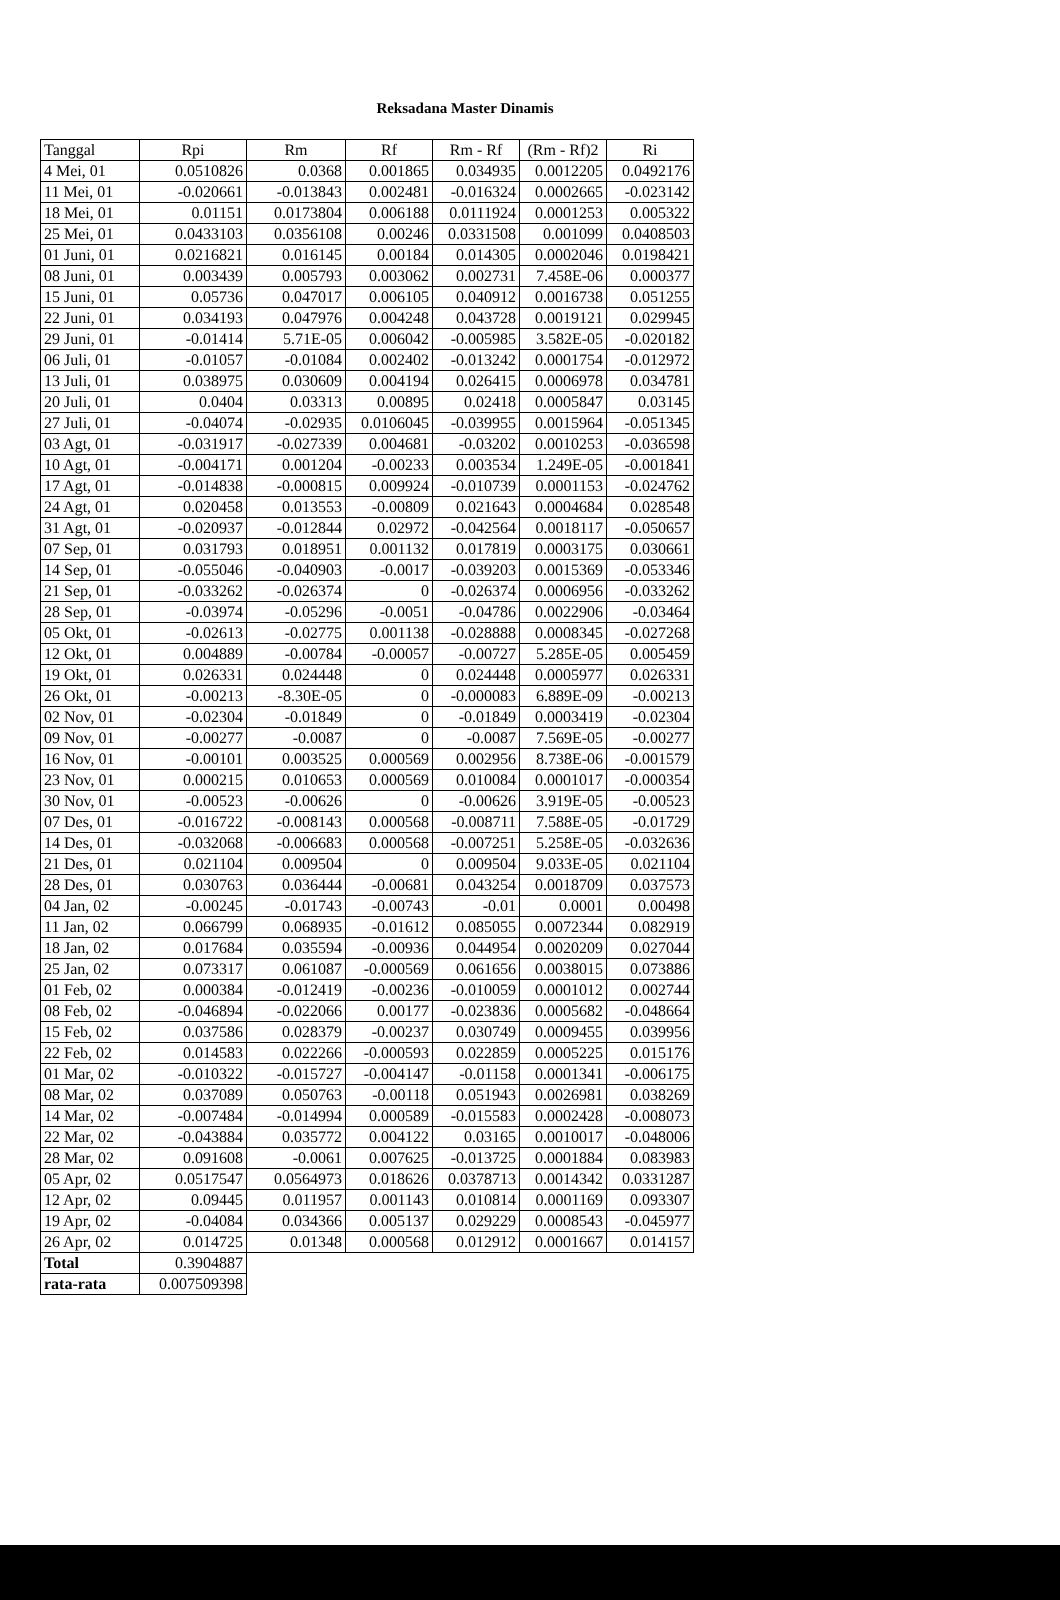Reksadana Master Dinamis
| Tanggal | Rpi | Rm | Rf | Rm - Rf | (Rm - Rf)2 | Ri |
| --- | --- | --- | --- | --- | --- | --- |
| 4 Mei, 01 | 0.0510826 | 0.0368 | 0.001865 | 0.034935 | 0.0012205 | 0.0492176 |
| 11 Mei, 01 | -0.020661 | -0.013843 | 0.002481 | -0.016324 | 0.0002665 | -0.023142 |
| 18 Mei, 01 | 0.01151 | 0.0173804 | 0.006188 | 0.0111924 | 0.0001253 | 0.005322 |
| 25 Mei, 01 | 0.0433103 | 0.0356108 | 0.00246 | 0.0331508 | 0.001099 | 0.0408503 |
| 01 Juni, 01 | 0.0216821 | 0.016145 | 0.00184 | 0.014305 | 0.0002046 | 0.0198421 |
| 08 Juni, 01 | 0.003439 | 0.005793 | 0.003062 | 0.002731 | 7.458E-06 | 0.000377 |
| 15 Juni, 01 | 0.05736 | 0.047017 | 0.006105 | 0.040912 | 0.0016738 | 0.051255 |
| 22 Juni, 01 | 0.034193 | 0.047976 | 0.004248 | 0.043728 | 0.0019121 | 0.029945 |
| 29 Juni, 01 | -0.01414 | 5.71E-05 | 0.006042 | -0.005985 | 3.582E-05 | -0.020182 |
| 06 Juli, 01 | -0.01057 | -0.01084 | 0.002402 | -0.013242 | 0.0001754 | -0.012972 |
| 13 Juli, 01 | 0.038975 | 0.030609 | 0.004194 | 0.026415 | 0.0006978 | 0.034781 |
| 20 Juli, 01 | 0.0404 | 0.03313 | 0.00895 | 0.02418 | 0.0005847 | 0.03145 |
| 27 Juli, 01 | -0.04074 | -0.02935 | 0.0106045 | -0.039955 | 0.0015964 | -0.051345 |
| 03 Agt, 01 | -0.031917 | -0.027339 | 0.004681 | -0.03202 | 0.0010253 | -0.036598 |
| 10 Agt, 01 | -0.004171 | 0.001204 | -0.00233 | 0.003534 | 1.249E-05 | -0.001841 |
| 17 Agt, 01 | -0.014838 | -0.000815 | 0.009924 | -0.010739 | 0.0001153 | -0.024762 |
| 24 Agt, 01 | 0.020458 | 0.013553 | -0.00809 | 0.021643 | 0.0004684 | 0.028548 |
| 31 Agt, 01 | -0.020937 | -0.012844 | 0.02972 | -0.042564 | 0.0018117 | -0.050657 |
| 07 Sep, 01 | 0.031793 | 0.018951 | 0.001132 | 0.017819 | 0.0003175 | 0.030661 |
| 14 Sep, 01 | -0.055046 | -0.040903 | -0.0017 | -0.039203 | 0.0015369 | -0.053346 |
| 21 Sep, 01 | -0.033262 | -0.026374 | 0 | -0.026374 | 0.0006956 | -0.033262 |
| 28 Sep, 01 | -0.03974 | -0.05296 | -0.0051 | -0.04786 | 0.0022906 | -0.03464 |
| 05 Okt, 01 | -0.02613 | -0.02775 | 0.001138 | -0.028888 | 0.0008345 | -0.027268 |
| 12 Okt, 01 | 0.004889 | -0.00784 | -0.00057 | -0.00727 | 5.285E-05 | 0.005459 |
| 19 Okt, 01 | 0.026331 | 0.024448 | 0 | 0.024448 | 0.0005977 | 0.026331 |
| 26 Okt, 01 | -0.00213 | -8.30E-05 | 0 | -0.000083 | 6.889E-09 | -0.00213 |
| 02 Nov, 01 | -0.02304 | -0.01849 | 0 | -0.01849 | 0.0003419 | -0.02304 |
| 09 Nov, 01 | -0.00277 | -0.0087 | 0 | -0.0087 | 7.569E-05 | -0.00277 |
| 16 Nov, 01 | -0.00101 | 0.003525 | 0.000569 | 0.002956 | 8.738E-06 | -0.001579 |
| 23 Nov, 01 | 0.000215 | 0.010653 | 0.000569 | 0.010084 | 0.0001017 | -0.000354 |
| 30 Nov, 01 | -0.00523 | -0.00626 | 0 | -0.00626 | 3.919E-05 | -0.00523 |
| 07 Des, 01 | -0.016722 | -0.008143 | 0.000568 | -0.008711 | 7.588E-05 | -0.01729 |
| 14 Des, 01 | -0.032068 | -0.006683 | 0.000568 | -0.007251 | 5.258E-05 | -0.032636 |
| 21 Des, 01 | 0.021104 | 0.009504 | 0 | 0.009504 | 9.033E-05 | 0.021104 |
| 28 Des, 01 | 0.030763 | 0.036444 | -0.00681 | 0.043254 | 0.0018709 | 0.037573 |
| 04 Jan, 02 | -0.00245 | -0.01743 | -0.00743 | -0.01 | 0.0001 | 0.00498 |
| 11 Jan, 02 | 0.066799 | 0.068935 | -0.01612 | 0.085055 | 0.0072344 | 0.082919 |
| 18 Jan, 02 | 0.017684 | 0.035594 | -0.00936 | 0.044954 | 0.0020209 | 0.027044 |
| 25 Jan, 02 | 0.073317 | 0.061087 | -0.000569 | 0.061656 | 0.0038015 | 0.073886 |
| 01 Feb, 02 | 0.000384 | -0.012419 | -0.00236 | -0.010059 | 0.0001012 | 0.002744 |
| 08 Feb, 02 | -0.046894 | -0.022066 | 0.00177 | -0.023836 | 0.0005682 | -0.048664 |
| 15 Feb, 02 | 0.037586 | 0.028379 | -0.00237 | 0.030749 | 0.0009455 | 0.039956 |
| 22 Feb, 02 | 0.014583 | 0.022266 | -0.000593 | 0.022859 | 0.0005225 | 0.015176 |
| 01 Mar, 02 | -0.010322 | -0.015727 | -0.004147 | -0.01158 | 0.0001341 | -0.006175 |
| 08 Mar, 02 | 0.037089 | 0.050763 | -0.00118 | 0.051943 | 0.0026981 | 0.038269 |
| 14 Mar, 02 | -0.007484 | -0.014994 | 0.000589 | -0.015583 | 0.0002428 | -0.008073 |
| 22 Mar, 02 | -0.043884 | 0.035772 | 0.004122 | 0.03165 | 0.0010017 | -0.048006 |
| 28 Mar, 02 | 0.091608 | -0.0061 | 0.007625 | -0.013725 | 0.0001884 | 0.083983 |
| 05 Apr, 02 | 0.0517547 | 0.0564973 | 0.018626 | 0.0378713 | 0.0014342 | 0.0331287 |
| 12 Apr, 02 | 0.09445 | 0.011957 | 0.001143 | 0.010814 | 0.0001169 | 0.093307 |
| 19 Apr, 02 | -0.04084 | 0.034366 | 0.005137 | 0.029229 | 0.0008543 | -0.045977 |
| 26 Apr, 02 | 0.014725 | 0.01348 | 0.000568 | 0.012912 | 0.0001667 | 0.014157 |
| Total | 0.3904887 | | | | | |
| rata-rata | 0.007509398 | | | | | |